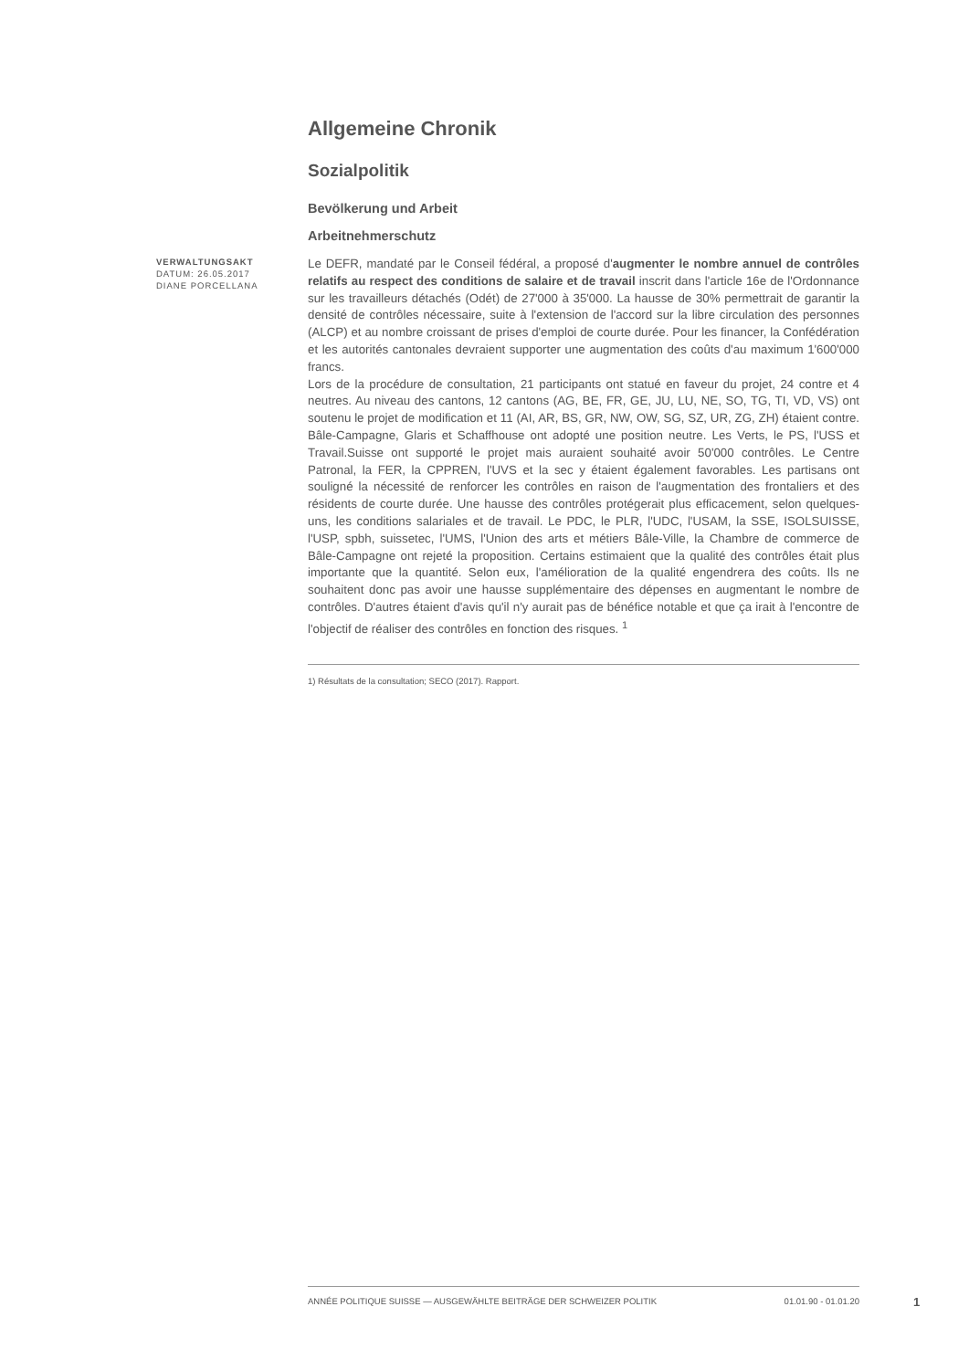Allgemeine Chronik
Sozialpolitik
Bevölkerung und Arbeit
Arbeitnehmerschutz
VERWALTUNGSAKT
DATUM: 26.05.2017
DIANE PORCELLANA
Le DEFR, mandaté par le Conseil fédéral, a proposé d'augmenter le nombre annuel de contrôles relatifs au respect des conditions de salaire et de travail inscrit dans l'article 16e de l'Ordonnance sur les travailleurs détachés (Odét) de 27'000 à 35'000. La hausse de 30% permettrait de garantir la densité de contrôles nécessaire, suite à l'extension de l'accord sur la libre circulation des personnes (ALCP) et au nombre croissant de prises d'emploi de courte durée. Pour les financer, la Confédération et les autorités cantonales devraient supporter une augmentation des coûts d'au maximum 1'600'000 francs.
Lors de la procédure de consultation, 21 participants ont statué en faveur du projet, 24 contre et 4 neutres. Au niveau des cantons, 12 cantons (AG, BE, FR, GE, JU, LU, NE, SO, TG, TI, VD, VS) ont soutenu le projet de modification et 11 (AI, AR, BS, GR, NW, OW, SG, SZ, UR, ZG, ZH) étaient contre. Bâle-Campagne, Glaris et Schaffhouse ont adopté une position neutre. Les Verts, le PS, l'USS et Travail.Suisse ont supporté le projet mais auraient souhaité avoir 50'000 contrôles. Le Centre Patronal, la FER, la CPPREN, l'UVS et la sec y étaient également favorables. Les partisans ont souligné la nécessité de renforcer les contrôles en raison de l'augmentation des frontaliers et des résidents de courte durée. Une hausse des contrôles protégerait plus efficacement, selon quelques-uns, les conditions salariales et de travail. Le PDC, le PLR, l'UDC, l'USAM, la SSE, ISOLSUISSE, l'USP, spbh, suissetec, l'UMS, l'Union des arts et métiers Bâle-Ville, la Chambre de commerce de Bâle-Campagne ont rejeté la proposition. Certains estimaient que la qualité des contrôles était plus importante que la quantité. Selon eux, l'amélioration de la qualité engendrera des coûts. Ils ne souhaitent donc pas avoir une hausse supplémentaire des dépenses en augmentant le nombre de contrôles. D'autres étaient d'avis qu'il n'y aurait pas de bénéfice notable et que ça irait à l'encontre de l'objectif de réaliser des contrôles en fonction des risques. <sup>1</sup>
1) Résultats de la consultation; SECO (2017). Rapport.
ANNÉE POLITIQUE SUISSE — AUSGEWÄHLTE BEITRÄGE DER SCHWEIZER POLITIK 01.01.90 - 01.01.20
1